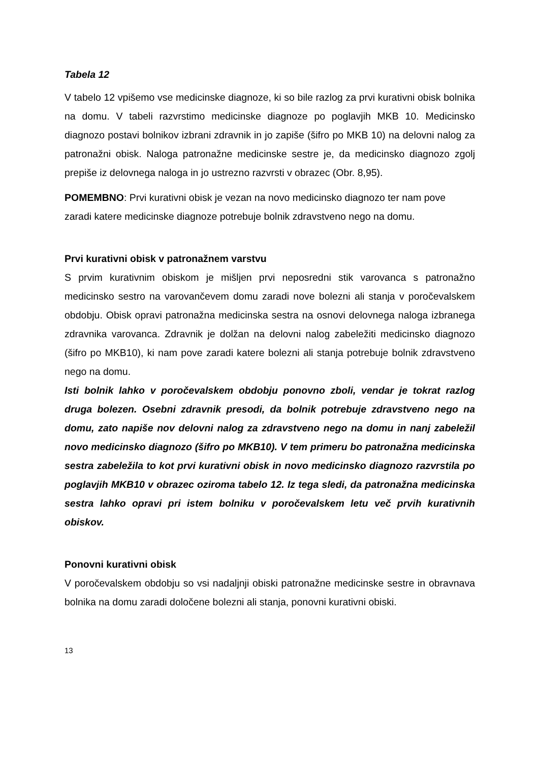Tabela 12
V tabelo 12 vpišemo vse medicinske diagnoze, ki so bile razlog za prvi kurativni obisk bolnika na domu. V tabeli razvrstimo medicinske diagnoze po poglavjih MKB 10. Medicinsko diagnozo postavi bolnikov izbrani zdravnik in jo zapiše (šifro po MKB 10) na delovni nalog za patronažni obisk. Naloga patronažne medicinske sestre je, da medicinsko diagnozo zgolj prepiše iz delovnega naloga in jo ustrezno razvrsti v obrazec (Obr. 8,95).
POMEMBNO: Prvi kurativni obisk je vezan na novo medicinsko diagnozo ter nam pove zaradi katere medicinske diagnoze potrebuje bolnik zdravstveno nego na domu.
Prvi kurativni obisk v patronažnem varstvu
S prvim kurativnim obiskom je mišljen prvi neposredni stik varovanca s patronažno medicinsko sestro na varovančevem domu zaradi nove bolezni ali stanja v poročevalskem obdobju. Obisk opravi patronažna medicinska sestra na osnovi delovnega naloga izbranega zdravnika varovanca. Zdravnik je dolžan na delovni nalog zabeležiti medicinsko diagnozo (šifro po MKB10), ki nam pove zaradi katere bolezni ali stanja potrebuje bolnik zdravstveno nego na domu.
Isti bolnik lahko v poročevalskem obdobju ponovno zboli, vendar je tokrat razlog druga bolezen. Osebni zdravnik presodi, da bolnik potrebuje zdravstveno nego na domu, zato napiše nov delovni nalog za zdravstveno nego na domu in nanj zabeležil novo medicinsko diagnozo (šifro po MKB10). V tem primeru bo patronažna medicinska sestra zabeležila to kot prvi kurativni obisk in novo medicinsko diagnozo razvrstila po poglavjih MKB10 v obrazec oziroma tabelo 12. Iz tega sledi, da patronažna medicinska sestra lahko opravi pri istem bolniku v poročevalskem letu več prvih kurativnih obiskov.
Ponovni kurativni obisk
V poročevalskem obdobju so vsi nadaljnji obiski patronažne medicinske sestre in obravnava bolnika na domu zaradi določene bolezni ali stanja, ponovni kurativni obiski.
13